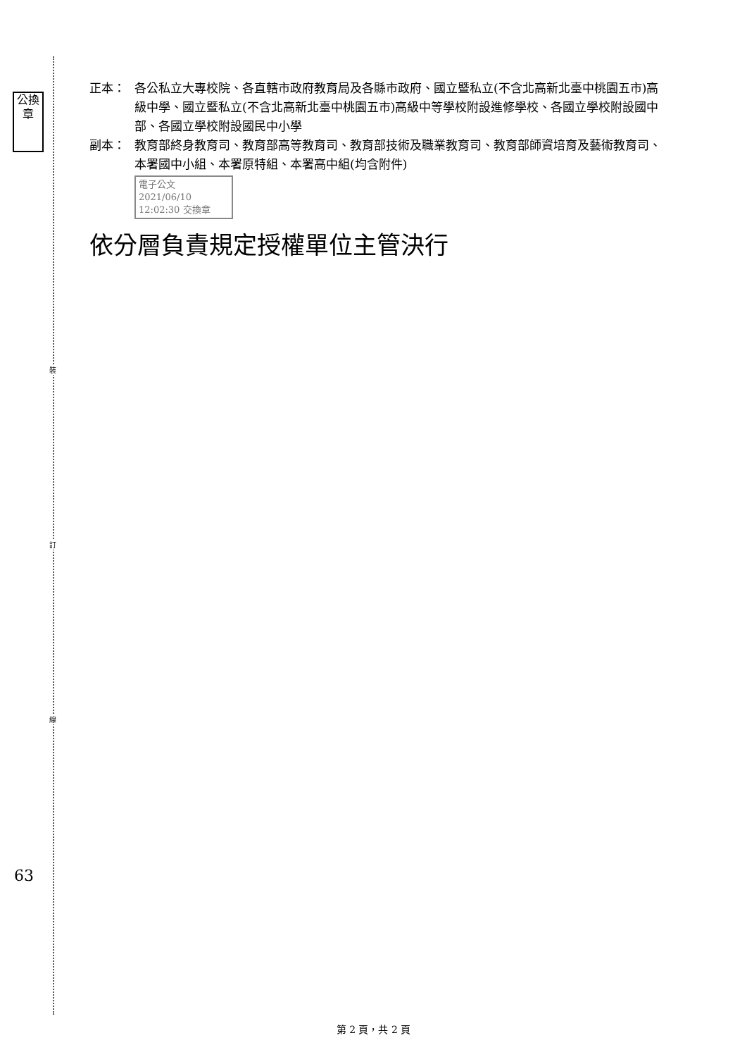公換章
裝
訂
線
63
正本： 各公私立大專校院、各直轄市政府教育局及各縣市政府、國立暨私立(不含北高新北臺中桃園五市)高級中學、國立暨私立(不含北高新北臺中桃園五市)高級中等學校附設進修學校、各國立學校附設國中部、各國立學校附設國民中小學
副本： 教育部終身教育司、教育部高等教育司、教育部技術及職業教育司、教育部師資培育及藝術教育司、本署國中小組、本署原特組、本署高中組(均含附件)
電子公文 2021/06/10 12:02:30 交換章
依分層負責規定授權單位主管決行
第 2 頁，共 2 頁